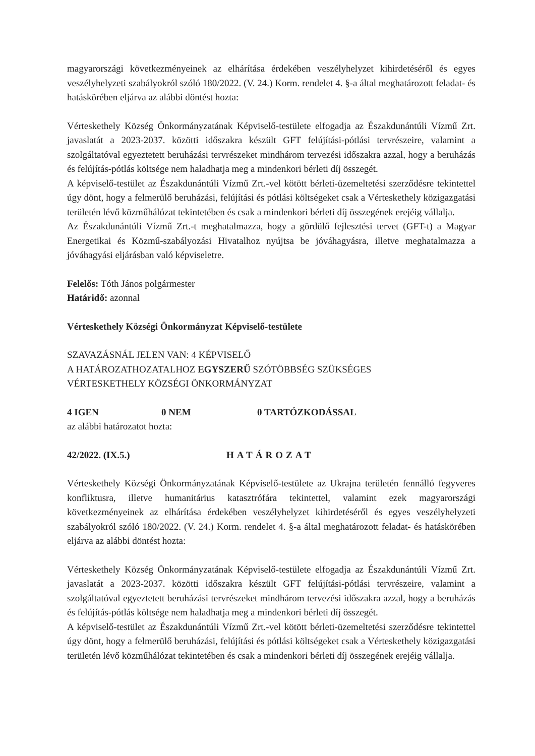magyarországi következményeinek az elhárítása érdekében veszélyhelyzet kihirdetéséről és egyes veszélyhelyzeti szabályokról szóló 180/2022. (V. 24.) Korm. rendelet 4. §-a által meghatározott feladat- és hatáskörében eljárva az alábbi döntést hozta:
Vérteskethely Község Önkormányzatának Képviselő-testülete elfogadja az Északdunántúli Vízmű Zrt. javaslatát a 2023-2037. közötti időszakra készült GFT felújítási-pótlási tervrészeire, valamint a szolgáltatóval egyeztetett beruházási tervrészeket mindhárom tervezési időszakra azzal, hogy a beruházás és felújítás-pótlás költsége nem haladhatja meg a mindenkori bérleti díj összegét.
A képviselő-testület az Északdunántúli Vízmű Zrt.-vel kötött bérleti-üzemeltetési szerződésre tekintettel úgy dönt, hogy a felmerülő beruházási, felújítási és pótlási költségeket csak a Vérteskethely közigazgatási területén lévő közműhálózat tekintetében és csak a mindenkori bérleti díj összegének erejéig vállalja.
Az Északdunántúli Vízmű Zrt.-t meghatalmazza, hogy a gördülő fejlesztési tervet (GFT-t) a Magyar Energetikai és Közmű-szabályozási Hivatalhoz nyújtsa be jóváhagyásra, illetve meghatalmazza a jóváhagyási eljárásban való képviseletre.
Felelős: Tóth János polgármester
Határidő: azonnal
Vérteskethely Községi Önkormányzat Képviselő-testülete
SZAVAZÁSNÁL JELEN VAN: 4 KÉPVISELŐ
A HATÁROZATHOZATALHOZ EGYSZERŰ SZÓTÖBBSÉG SZÜKSÉGES
VÉRTESKETHELY KÖZSÉGI ÖNKORMÁNYZAT
4 IGEN 0 NEM 0 TARTÓZKODÁSSAL
az alábbi határozatot hozta:
42/2022. (IX.5.) HATÁROZAT
Vérteskethely Községi Önkormányzatának Képviselő-testülete az Ukrajna területén fennálló fegyveres konfliktusra, illetve humanitárius katasztrófára tekintettel, valamint ezek magyarországi következményeinek az elhárítása érdekében veszélyhelyzet kihirdetéséről és egyes veszélyhelyzeti szabályokról szóló 180/2022. (V. 24.) Korm. rendelet 4. §-a által meghatározott feladat- és hatáskörében eljárva az alábbi döntést hozta:
Vérteskethely Község Önkormányzatának Képviselő-testülete elfogadja az Északdunántúli Vízmű Zrt. javaslatát a 2023-2037. közötti időszakra készült GFT felújítási-pótlási tervrészeire, valamint a szolgáltatóval egyeztetett beruházási tervrészeket mindhárom tervezési időszakra azzal, hogy a beruházás és felújítás-pótlás költsége nem haladhatja meg a mindenkori bérleti díj összegét.
A képviselő-testület az Északdunántúli Vízmű Zrt.-vel kötött bérleti-üzemeltetési szerződésre tekintettel úgy dönt, hogy a felmerülő beruházási, felújítási és pótlási költségeket csak a Vérteskethely közigazgatási területén lévő közműhálózat tekintetében és csak a mindenkori bérleti díj összegének erejéig vállalja.